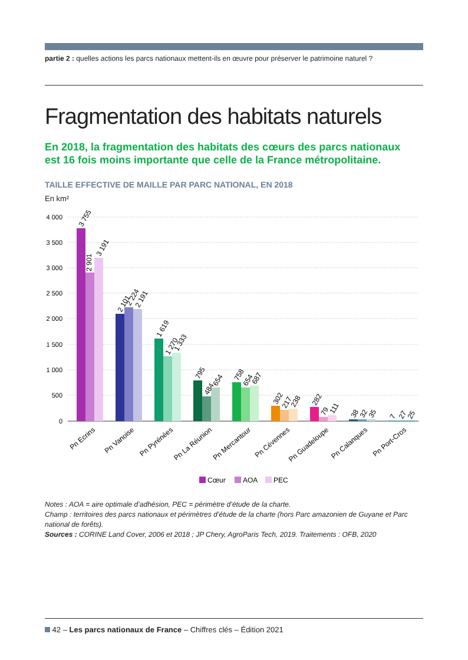partie 2 : quelles actions les parcs nationaux mettent-ils en œuvre pour préserver le patrimoine naturel ?
Fragmentation des habitats naturels
En 2018, la fragmentation des habitats des cœurs des parcs nationaux
est 16 fois moins importante que celle de la France métropolitaine.
TAILLE EFFECTIVE DE MAILLE PAR PARC NATIONAL, EN 2018
En km²
4 000
3 500
3 000
2 500
2 000
1 500
1 000
500
0
3 755
2 901
3 191
2 101
2 224
2 191
1 619
1 270
1 333
795
484
654
758
654
687
302
217
238
282
79
111
38
32
35
7
27
25
Pn Ecrins
Pn Vanoise
Pn Pyrénées
Pn La Réunion
Pn Mercantour
Pn Cévennes
Pn Guadeloupe
Pn Calanques
Pn Port-Cros
Cœur
AOA
PEC
Notes : AOA = aire optimale d’adhésion, PEC = périmètre d’étude de la charte.
Champ : territoires des parcs nationaux et périmètres d’étude de la charte (hors Parc amazonien de Guyane et Parc national de forêts).
Sources : CORINE Land Cover, 2006 et 2018 ; JP Chery, AgroParis Tech, 2019. Traitements : OFB, 2020
42 – Les parcs nationaux de France – Chiffres clés – Édition 2021